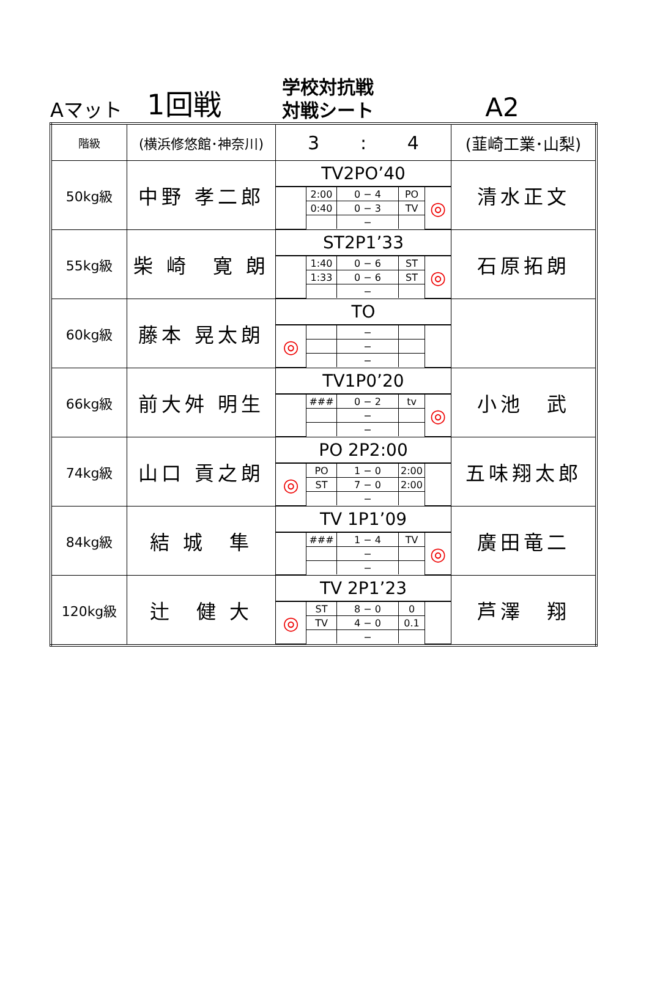Aマット
1回戦
学校対抗戦
対戦シート
A2
| 階級 | (横浜修悠館･神奈川) | 3 : 4 | (韮崎工業･山梨) |
| 50kg級 | 中野 孝二郎 | TV2PO’40 / / 2:00 / 0 − 4 / PO / ◎ / / / 0:40 / 0 − 3 / TV / / / / / − / / / | 清水正文 |
| 55kg級 | 柴 崎 寛 朗 | ST2P1’33 / / 1:40 / 0 − 6 / ST / ◎ / / / 1:33 / 0 − 6 / ST / / / / / − / / / | 石原拓朗 |
| 60kg級 | 藤本 晃太朗 | TO / ◎ / / − / / / / / / − / / / / / / − / / / | |
| 66kg級 | 前大舛 明生 | TV1P0’20 / / ### / 0 − 2 / tv / ◎ / / / / − / / / / / / − / / / | 小池 武 |
| 74kg級 | 山口 貢之朗 | PO 2P2:00 / ◎ / PO / 1 − 0 / 2:00 / / / / ST / 7 − 0 / 2:00 / / / / / − / / / | 五味翔太郎 |
| 84kg級 | 結 城 隼 | TV 1P1’09 / / ### / 1 − 4 / TV / ◎ / / / / − / / / / / / − / / / | 廣田竜二 |
| 120kg級 | 辻 健 大 | TV 2P1’23 / ◎ / ST / 8 − 0 / 0 / / / / TV / 4 − 0 / 0.1 / / / / / − / / / | 芦澤 翔 |